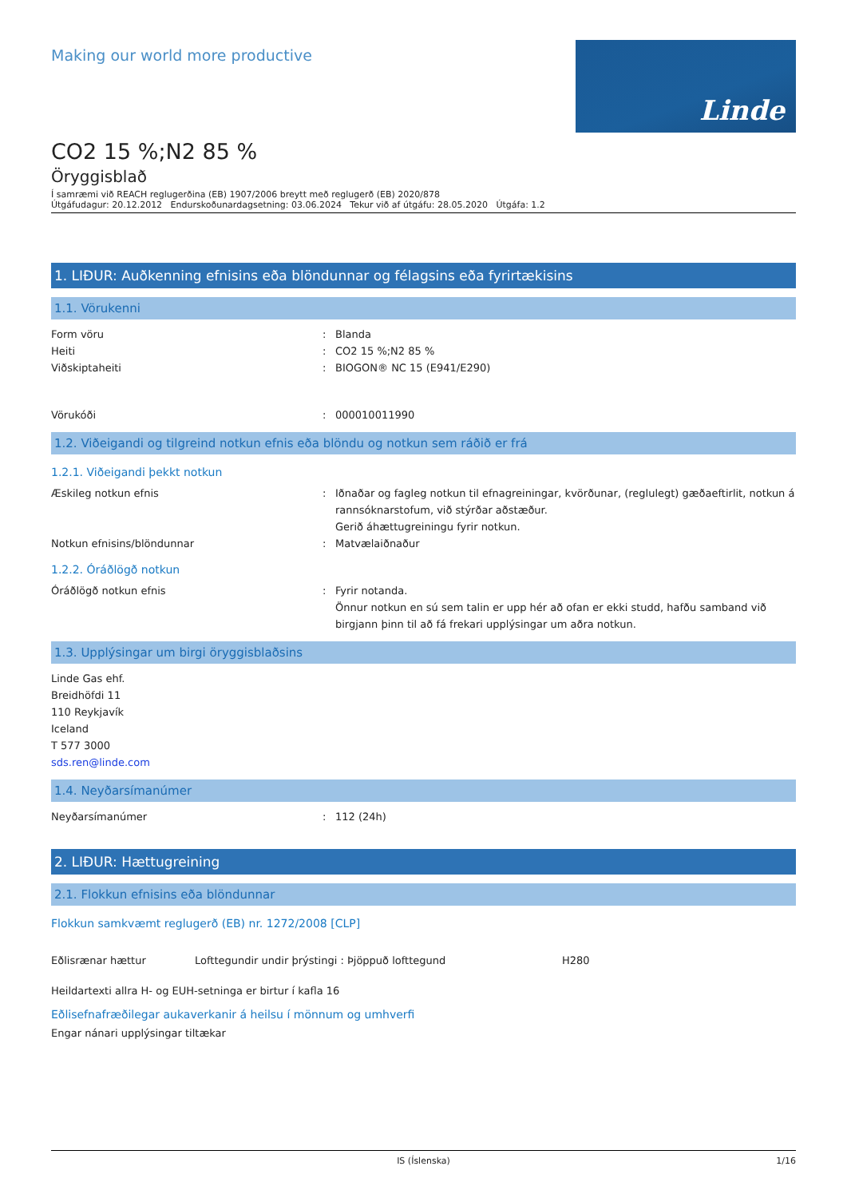Making our world more productive
Linde
CO2 15 %;N2 85 %
Öryggisblað
Í samræmi við REACH reglugerðina (EB) 1907/2006 breytt með reglugerð (EB) 2020/878
Útgáfudagur: 20.12.2012 Endurskoðunardagsetning: 03.06.2024 Tekur við af útgáfu: 28.05.2020 Útgáfa: 1.2
1. LIÐUR: Auðkenning efnisins eða blöndunnar og félagsins eða fyrirtækisins
1.1. Vörukenni
Form vöru
Heiti
Viðskiptaheiti
:
:
:
Blanda
CO2 15 %;N2 85 %
BIOGON® NC 15 (E941/E290)
Vörukóði : 000010011990
1.2. Viðeigandi og tilgreind notkun efnis eða blöndu og notkun sem ráðið er frá
1.2.1. Viðeigandi þekkt notkun
Æskileg notkun efnis : Iðnaðar og fagleg notkun til efnagreiningar, kvörðunar, (reglulegt) gæðaeftirlit, notkun á rannsóknarstofum, við stýrðar aðstæður.
Gerið áhættugreiningu fyrir notkun.
Notkun efnisins/blöndunnar : Matvælaiðnaður
1.2.2. Óráðlögð notkun
Óráðlögð notkun efnis : Fyrir notanda.
Önnur notkun en sú sem talin er upp hér að ofan er ekki studd, hafðu samband við birgjann þinn til að fá frekari upplýsingar um aðra notkun.
1.3. Upplýsingar um birgi öryggisblaðsins
Linde Gas ehf.
Breidhöfdi 11
110 Reykjavík
Iceland
T 577 3000
sds.ren@linde.com
1.4. Neyðarsímanúmer
Neyðarsímanúmer : 112 (24h)
2. LIÐUR: Hættugreining
2.1. Flokkun efnisins eða blöndunnar
Flokkun samkvæmt reglugerð (EB) nr. 1272/2008 [CLP]
Eðlisrænar hættur Lofttegundir undir þrýstingi : Þjöppuð lofttegund H280
Heildartexti allra H- og EUH-setninga er birtur í kafla 16
Eðlisefnafræðilegar aukaverkanir á heilsu í mönnum og umhverfi
Engar nánari upplýsingar tiltækar
IS (Íslenska) 1/16